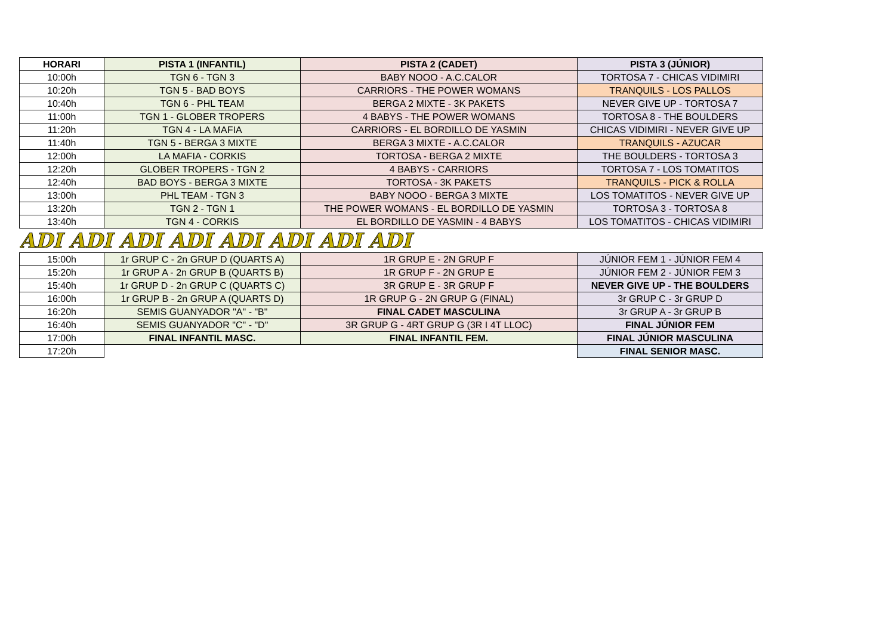| HORARI | PISTA 1 (INFANTIL) | PISTA 2 (CADET) | PISTA 3 (JÚNIOR) |
| --- | --- | --- | --- |
| 10:00h | TGN 6 - TGN 3 | BABY NOOO - A.C.CALOR | TORTOSA 7 - CHICAS VIDIMIRI |
| 10:20h | TGN 5 - BAD BOYS | CARRIORS - THE POWER WOMANS | TRANQUILS - LOS PALLOS |
| 10:40h | TGN 6 - PHL TEAM | BERGA 2 MIXTE - 3K PAKETS | NEVER GIVE UP - TORTOSA 7 |
| 11:00h | TGN 1 - GLOBER TROPERS | 4 BABYS - THE POWER WOMANS | TORTOSA 8 - THE BOULDERS |
| 11:20h | TGN 4 - LA MAFIA | CARRIORS - EL BORDILLO DE YASMIN | CHICAS VIDIMIRI - NEVER GIVE UP |
| 11:40h | TGN 5 - BERGA 3 MIXTE | BERGA 3 MIXTE - A.C.CALOR | TRANQUILS - AZUCAR |
| 12:00h | LA MAFIA - CORKIS | TORTOSA - BERGA 2 MIXTE | THE BOULDERS - TORTOSA 3 |
| 12:20h | GLOBER TROPERS - TGN 2 | 4 BABYS - CARRIORS | TORTOSA 7 - LOS TOMATITOS |
| 12:40h | BAD BOYS - BERGA 3 MIXTE | TORTOSA - 3K PAKETS | TRANQUILS - PICK & ROLLA |
| 13:00h | PHL TEAM - TGN 3 | BABY NOOO - BERGA 3 MIXTE | LOS TOMATITOS - NEVER GIVE UP |
| 13:20h | TGN 2 - TGN 1 | THE POWER WOMANS - EL BORDILLO DE YASMIN | TORTOSA 3 - TORTOSA 8 |
| 13:40h | TGN 4 - CORKIS | EL BORDILLO DE YASMIN - 4 BABYS | LOS TOMATITOS - CHICAS VIDIMIRI |
| ADI ADI ADI ADI ADI ADI ADI ADI | | | |
| 15:00h | 1r GRUP C - 2n GRUP D (QUARTS A) | 1R GRUP E - 2N GRUP F | JÚNIOR FEM 1 - JÚNIOR FEM 4 |
| 15:20h | 1r GRUP A - 2n GRUP B (QUARTS B) | 1R GRUP F - 2N GRUP E | JÚNIOR FEM 2 - JÚNIOR FEM 3 |
| 15:40h | 1r GRUP D - 2n GRUP C (QUARTS C) | 3R GRUP E - 3R GRUP F | NEVER GIVE UP - THE BOULDERS |
| 16:00h | 1r GRUP B - 2n GRUP A (QUARTS D) | 1R GRUP G - 2N GRUP G (FINAL) | 3r GRUP C - 3r GRUP D |
| 16:20h | SEMIS GUANYADOR "A" - "B" | FINAL CADET MASCULINA | 3r GRUP A - 3r GRUP B |
| 16:40h | SEMIS GUANYADOR "C" - "D" | 3R GRUP G - 4RT GRUP G (3R I 4T LLOC) | FINAL JÚNIOR FEM |
| 17:00h | FINAL INFANTIL MASC. | FINAL INFANTIL FEM. | FINAL JÚNIOR MASCULINA |
| 17:20h | | | FINAL SENIOR MASC. |